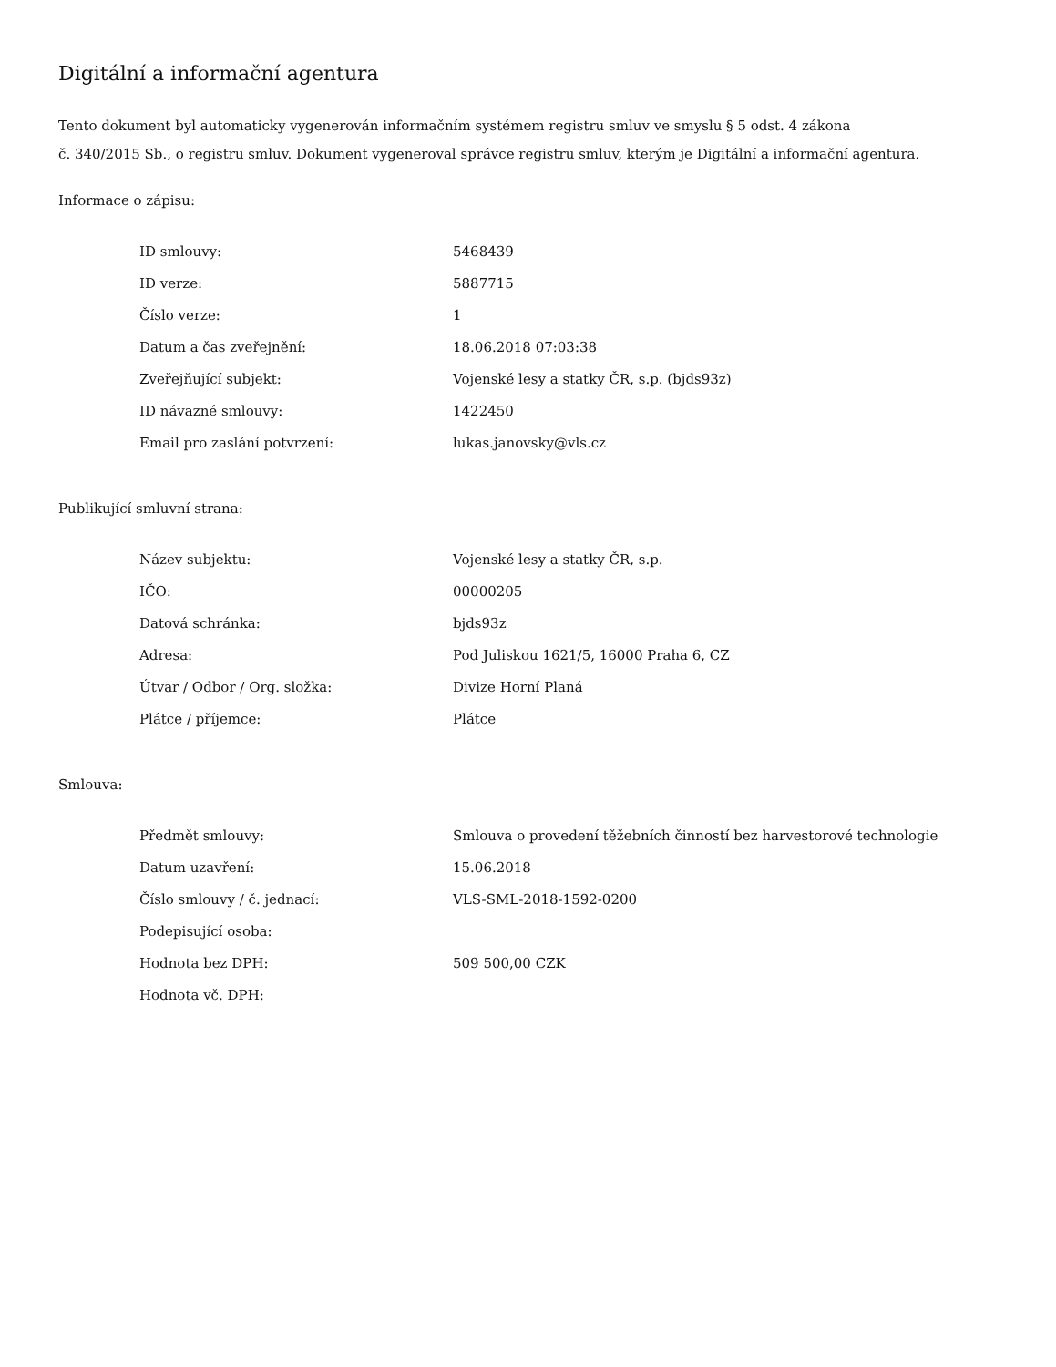Digitální a informační agentura
Tento dokument byl automaticky vygenerován informačním systémem registru smluv ve smyslu § 5 odst. 4 zákona
č. 340/2015 Sb., o registru smluv. Dokument vygeneroval správce registru smluv, kterým je Digitální a informační agentura.
Informace o zápisu:
| ID smlouvy: | 5468439 |
| ID verze: | 5887715 |
| Číslo verze: | 1 |
| Datum a čas zveřejnění: | 18.06.2018 07:03:38 |
| Zveřejňující subjekt: | Vojenské lesy a statky ČR, s.p. (bjds93z) |
| ID návazné smlouvy: | 1422450 |
| Email pro zaslání potvrzení: | lukas.janovsky@vls.cz |
Publikující smluvní strana:
| Název subjektu: | Vojenské lesy a statky ČR, s.p. |
| IČO: | 00000205 |
| Datová schránka: | bjds93z |
| Adresa: | Pod Juliskou 1621/5, 16000 Praha 6, CZ |
| Útvar / Odbor / Org. složka: | Divize Horní Planá |
| Plátce / příjemce: | Plátce |
Smlouva:
| Předmět smlouvy: | Smlouva o provedení těžebních činností bez harvestorové technologie |
| Datum uzavření: | 15.06.2018 |
| Číslo smlouvy / č. jednací: | VLS-SML-2018-1592-0200 |
| Podepisující osoba: | |
| Hodnota bez DPH: | 509 500,00 CZK |
| Hodnota vč. DPH: | |